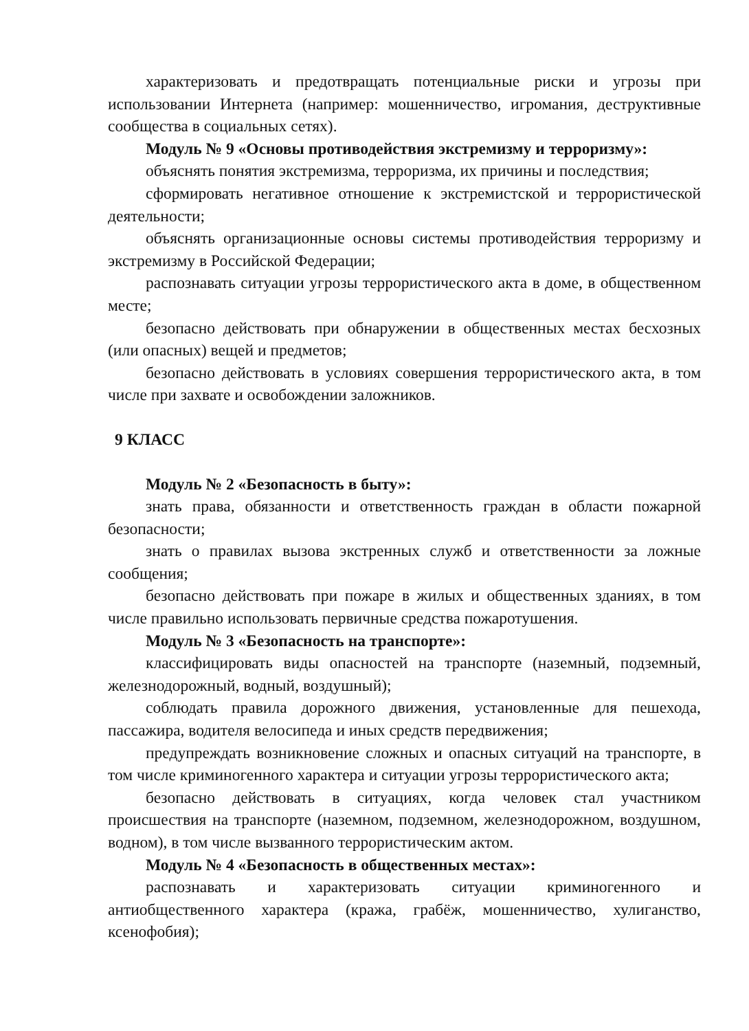характеризовать и предотвращать потенциальные риски и угрозы при использовании Интернета (например: мошенничество, игромания, деструктивные сообщества в социальных сетях).
Модуль № 9 «Основы противодействия экстремизму и терроризму»:
объяснять понятия экстремизма, терроризма, их причины и последствия;
сформировать негативное отношение к экстремистской и террористической деятельности;
объяснять организационные основы системы противодействия терроризму и экстремизму в Российской Федерации;
распознавать ситуации угрозы террористического акта в доме, в общественном месте;
безопасно действовать при обнаружении в общественных местах бесхозных (или опасных) вещей и предметов;
безопасно действовать в условиях совершения террористического акта, в том числе при захвате и освобождении заложников.
9 КЛАСС
Модуль № 2 «Безопасность в быту»:
знать права, обязанности и ответственность граждан в области пожарной безопасности;
знать о правилах вызова экстренных служб и ответственности за ложные сообщения;
безопасно действовать при пожаре в жилых и общественных зданиях, в том числе правильно использовать первичные средства пожаротушения.
Модуль № 3 «Безопасность на транспорте»:
классифицировать виды опасностей на транспорте (наземный, подземный, железнодорожный, водный, воздушный);
соблюдать правила дорожного движения, установленные для пешехода, пассажира, водителя велосипеда и иных средств передвижения;
предупреждать возникновение сложных и опасных ситуаций на транспорте, в том числе криминогенного характера и ситуации угрозы террористического акта;
безопасно действовать в ситуациях, когда человек стал участником происшествия на транспорте (наземном, подземном, железнодорожном, воздушном, водном), в том числе вызванного террористическим актом.
Модуль № 4 «Безопасность в общественных местах»:
распознавать и характеризовать ситуации криминогенного и антиобщественного характера (кража, грабёж, мошенничество, хулиганство, ксенофобия);